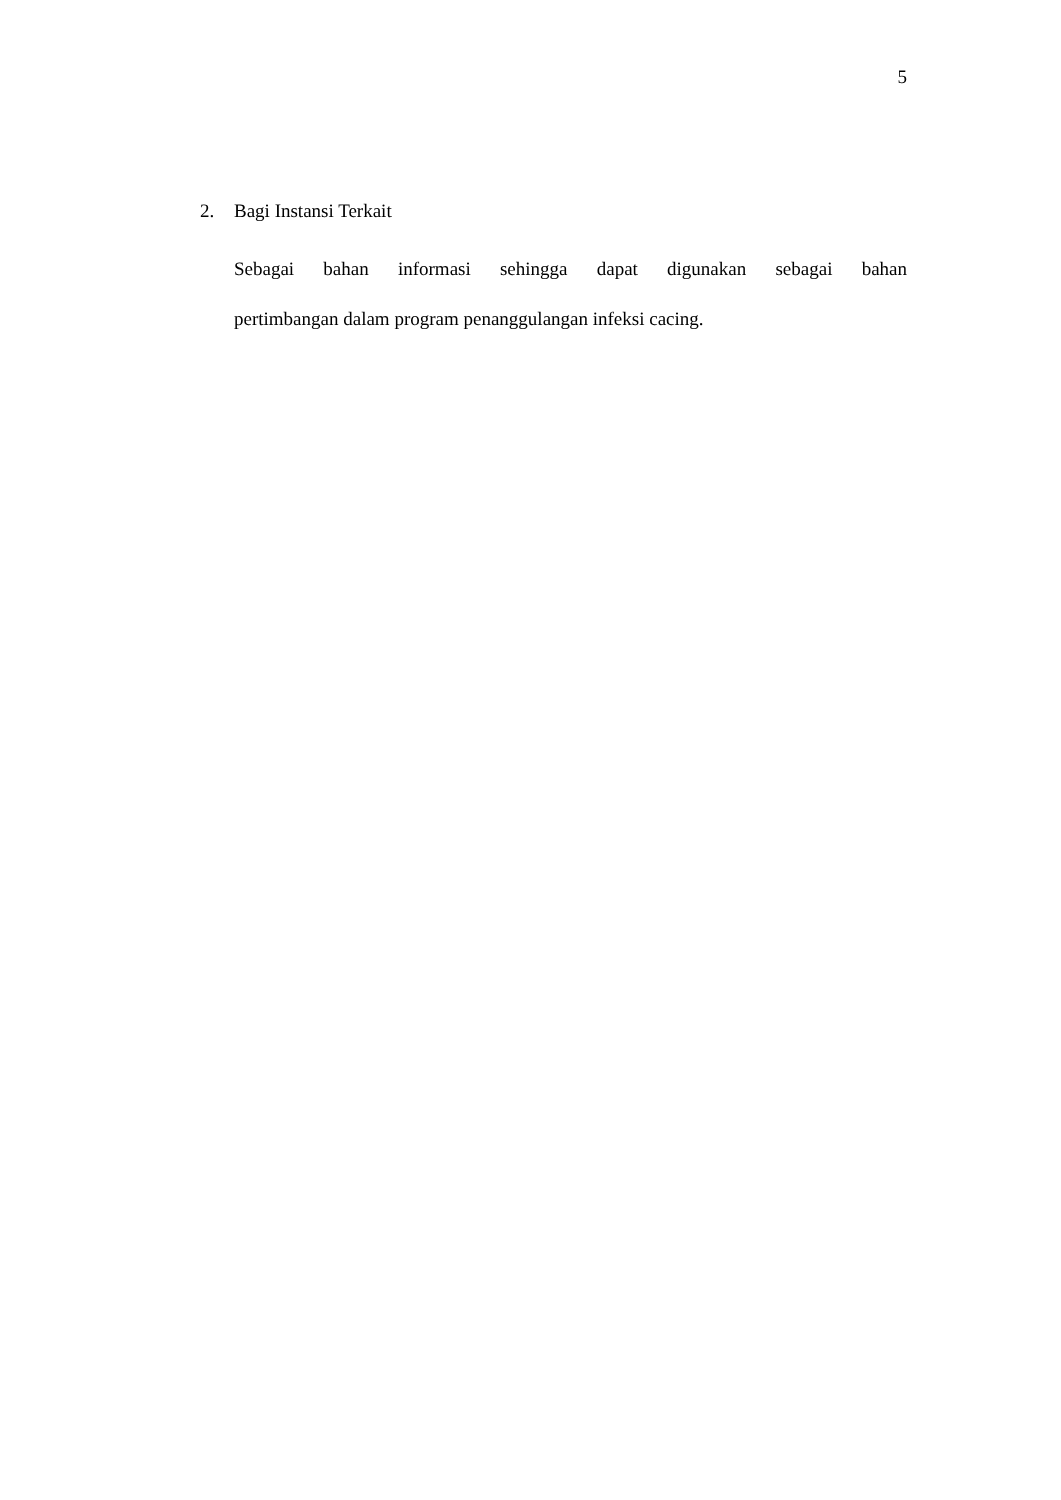5
2. Bagi Instansi Terkait
Sebagai bahan informasi sehingga dapat digunakan sebagai bahan
pertimbangan dalam program penanggulangan infeksi cacing.